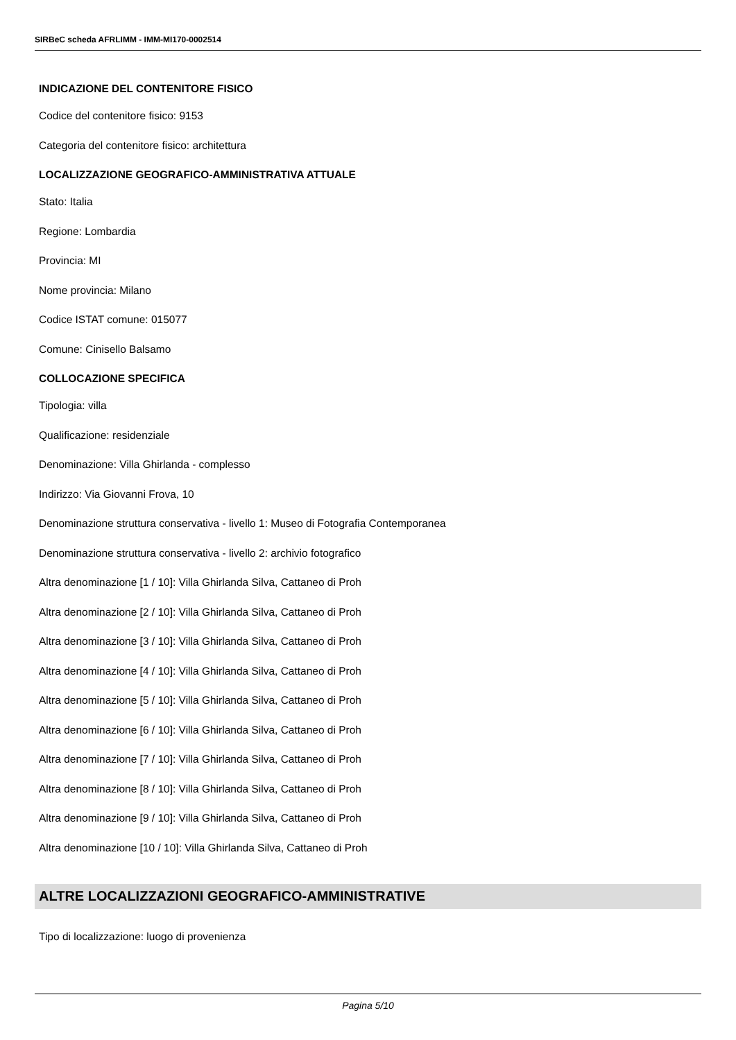SIRBeC scheda AFRLIMM - IMM-MI170-0002514
INDICAZIONE DEL CONTENITORE FISICO
Codice del contenitore fisico: 9153
Categoria del contenitore fisico: architettura
LOCALIZZAZIONE GEOGRAFICO-AMMINISTRATIVA ATTUALE
Stato: Italia
Regione: Lombardia
Provincia: MI
Nome provincia: Milano
Codice ISTAT comune: 015077
Comune: Cinisello Balsamo
COLLOCAZIONE SPECIFICA
Tipologia: villa
Qualificazione: residenziale
Denominazione: Villa Ghirlanda - complesso
Indirizzo: Via Giovanni Frova, 10
Denominazione struttura conservativa - livello 1: Museo di Fotografia Contemporanea
Denominazione struttura conservativa - livello 2: archivio fotografico
Altra denominazione [1 / 10]: Villa Ghirlanda Silva, Cattaneo di Proh
Altra denominazione [2 / 10]: Villa Ghirlanda Silva, Cattaneo di Proh
Altra denominazione [3 / 10]: Villa Ghirlanda Silva, Cattaneo di Proh
Altra denominazione [4 / 10]: Villa Ghirlanda Silva, Cattaneo di Proh
Altra denominazione [5 / 10]: Villa Ghirlanda Silva, Cattaneo di Proh
Altra denominazione [6 / 10]: Villa Ghirlanda Silva, Cattaneo di Proh
Altra denominazione [7 / 10]: Villa Ghirlanda Silva, Cattaneo di Proh
Altra denominazione [8 / 10]: Villa Ghirlanda Silva, Cattaneo di Proh
Altra denominazione [9 / 10]: Villa Ghirlanda Silva, Cattaneo di Proh
Altra denominazione [10 / 10]: Villa Ghirlanda Silva, Cattaneo di Proh
ALTRE LOCALIZZAZIONI GEOGRAFICO-AMMINISTRATIVE
Tipo di localizzazione: luogo di provenienza
Pagina 5/10